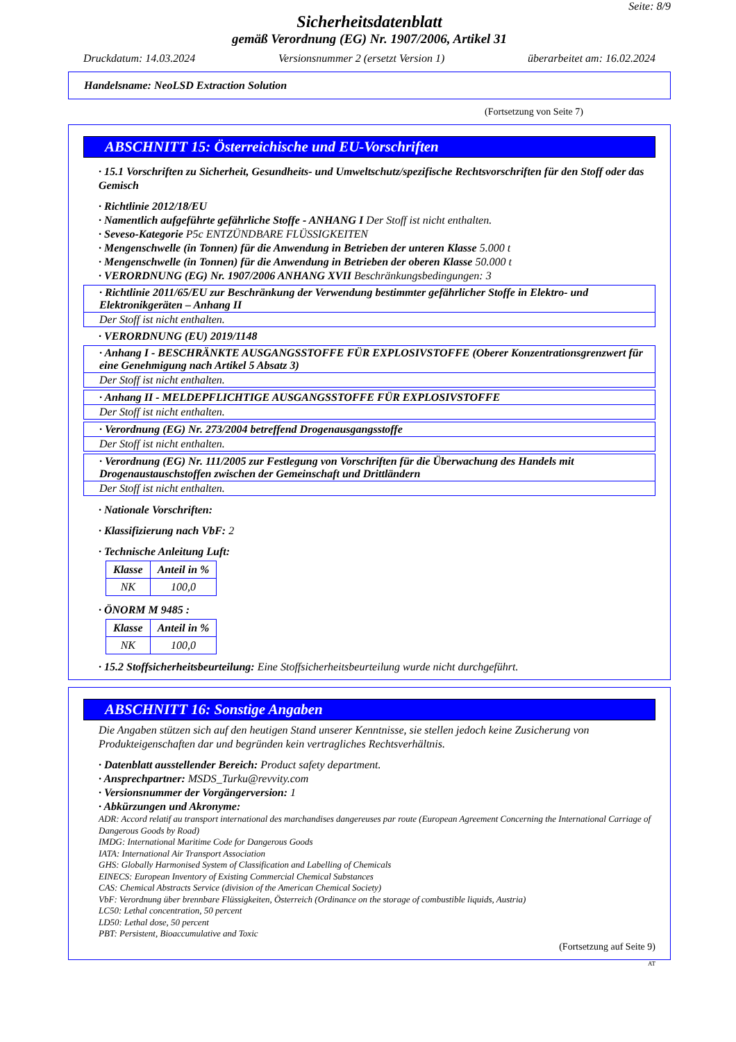Seite: 8/9
Sicherheitsdatenblatt
gemäß Verordnung (EG) Nr. 1907/2006, Artikel 31
Druckdatum: 14.03.2024 Versionsnummer 2 (ersetzt Version 1) überarbeitet am: 16.02.2024
Handelsname: NeoLSD Extraction Solution
(Fortsetzung von Seite 7)
ABSCHNITT 15: Österreichische und EU-Vorschriften
· 15.1 Vorschriften zu Sicherheit, Gesundheits- und Umweltschutz/spezifische Rechtsvorschriften für den Stoff oder das Gemisch
· Richtlinie 2012/18/EU
· Namentlich aufgeführte gefährliche Stoffe - ANHANG I Der Stoff ist nicht enthalten.
· Seveso-Kategorie P5c ENTZÜNDBARE FLÜSSIGKEITEN
· Mengenschwelle (in Tonnen) für die Anwendung in Betrieben der unteren Klasse 5.000 t
· Mengenschwelle (in Tonnen) für die Anwendung in Betrieben der oberen Klasse 50.000 t
· VERORDNUNG (EG) Nr. 1907/2006 ANHANG XVII Beschränkungsbedingungen: 3
· Richtlinie 2011/65/EU zur Beschränkung der Verwendung bestimmter gefährlicher Stoffe in Elektro- und Elektronikgeräten – Anhang II
Der Stoff ist nicht enthalten.
· VERORDNUNG (EU) 2019/1148
· Anhang I - BESCHRÄNKTE AUSGANGSSTOFFE FÜR EXPLOSIVSTOFFE (Oberer Konzentrationsgrenzwert für eine Genehmigung nach Artikel 5 Absatz 3)
Der Stoff ist nicht enthalten.
· Anhang II - MELDEPFLICHTIGE AUSGANGSSTOFFE FÜR EXPLOSIVSTOFFE
Der Stoff ist nicht enthalten.
· Verordnung (EG) Nr. 273/2004 betreffend Drogenausgangsstoffe
Der Stoff ist nicht enthalten.
· Verordnung (EG) Nr. 111/2005 zur Festlegung von Vorschriften für die Überwachung des Handels mit Drogenaustauschstoffen zwischen der Gemeinschaft und Drittländern
Der Stoff ist nicht enthalten.
· Nationale Vorschriften:
· Klassifizierung nach VbF: 2
· Technische Anleitung Luft:
| Klasse | Anteil in % |
| --- | --- |
| NK | 100,0 |
· ÖNORM M 9485 :
| Klasse | Anteil in % |
| --- | --- |
| NK | 100,0 |
· 15.2 Stoffsicherheitsbeurteilung: Eine Stoffsicherheitsbeurteilung wurde nicht durchgeführt.
ABSCHNITT 16: Sonstige Angaben
Die Angaben stützen sich auf den heutigen Stand unserer Kenntnisse, sie stellen jedoch keine Zusicherung von Produkteigenschaften dar und begründen kein vertragliches Rechtsverhältnis.
· Datenblatt ausstellender Bereich: Product safety department.
· Ansprechpartner: MSDS_Turku@revvity.com
· Versionsnummer der Vorgängerversion: 1
· Abkürzungen und Akronyme:
ADR: Accord relatif au transport international des marchandises dangereuses par route (European Agreement Concerning the International Carriage of Dangerous Goods by Road)
IMDG: International Maritime Code for Dangerous Goods
IATA: International Air Transport Association
GHS: Globally Harmonised System of Classification and Labelling of Chemicals
EINECS: European Inventory of Existing Commercial Chemical Substances
CAS: Chemical Abstracts Service (division of the American Chemical Society)
VbF: Verordnung über brennbare Flüssigkeiten, Österreich (Ordinance on the storage of combustible liquids, Austria)
LC50: Lethal concentration, 50 percent
LD50: Lethal dose, 50 percent
PBT: Persistent, Bioaccumulative and Toxic
(Fortsetzung auf Seite 9)
AT